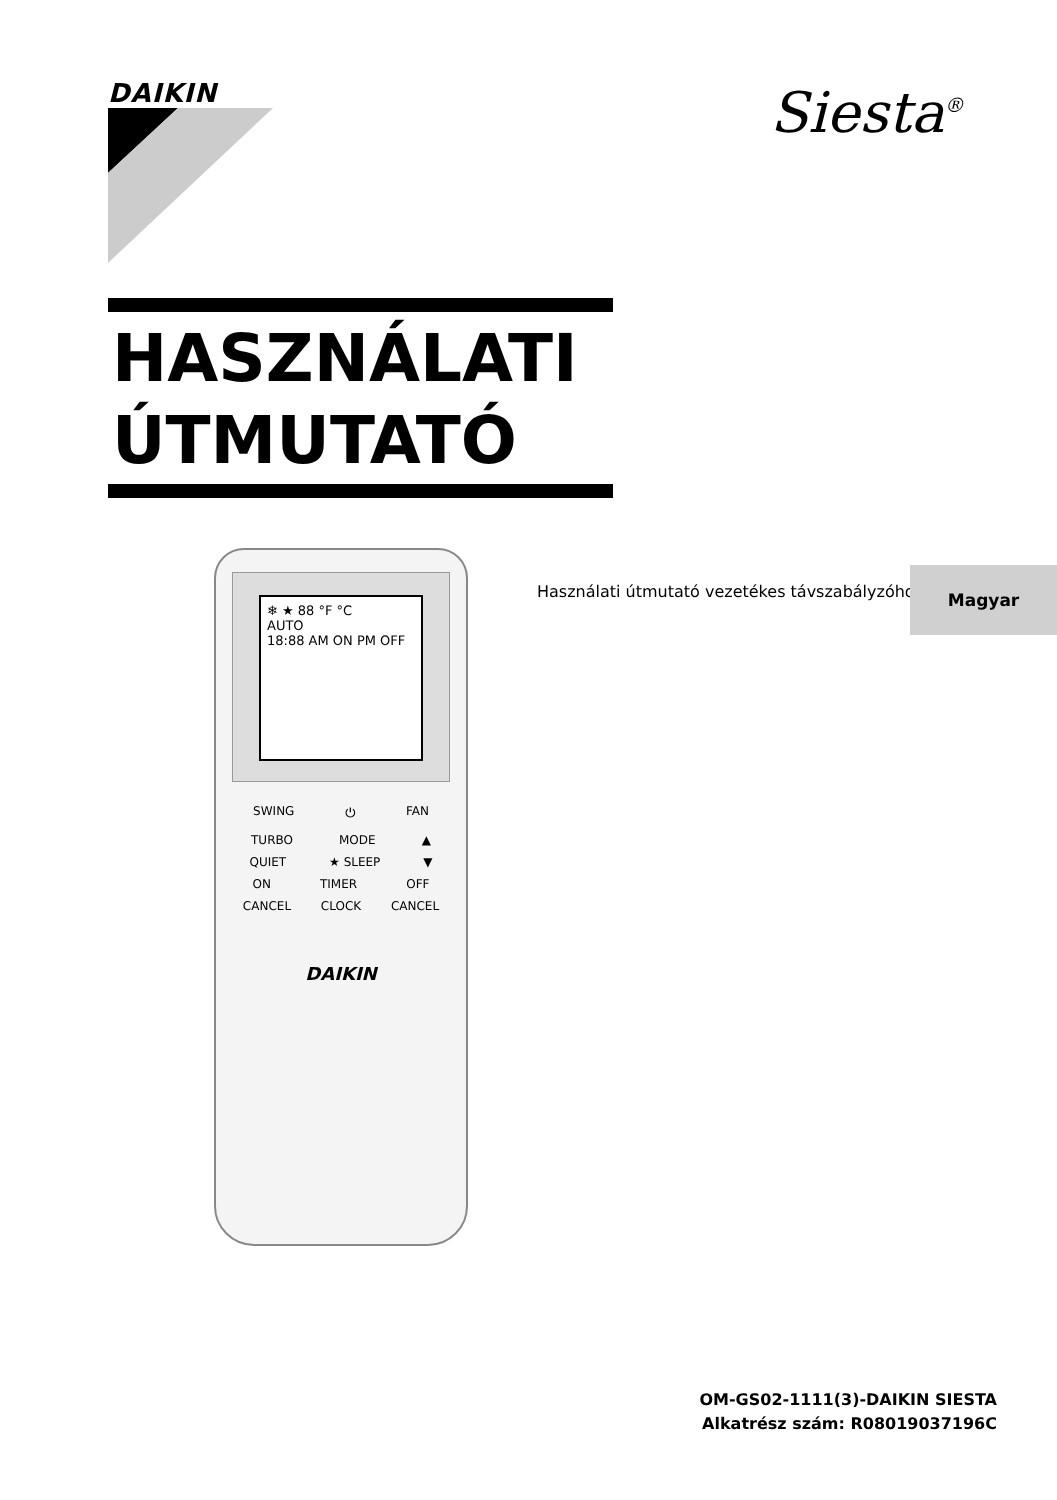DAIKIN Siesta<sup>®</sup>
HASZNÁLATI
ÚTMUTATÓ
Használati útmutató vezetékes távszabályzóhoz
Magyar
❄ ★ 88 °F °C
AUTO
18:88 AM ON PM OFF
SWING ⏻ FAN
TURBO MODE ▲
QUIET ★ SLEEP ▼
ON TIMER OFF
CANCEL CLOCK CANCEL
DAIKIN
OM-GS02-1111(3)-DAIKIN SIESTA
Alkatrész szám: R08019037196C